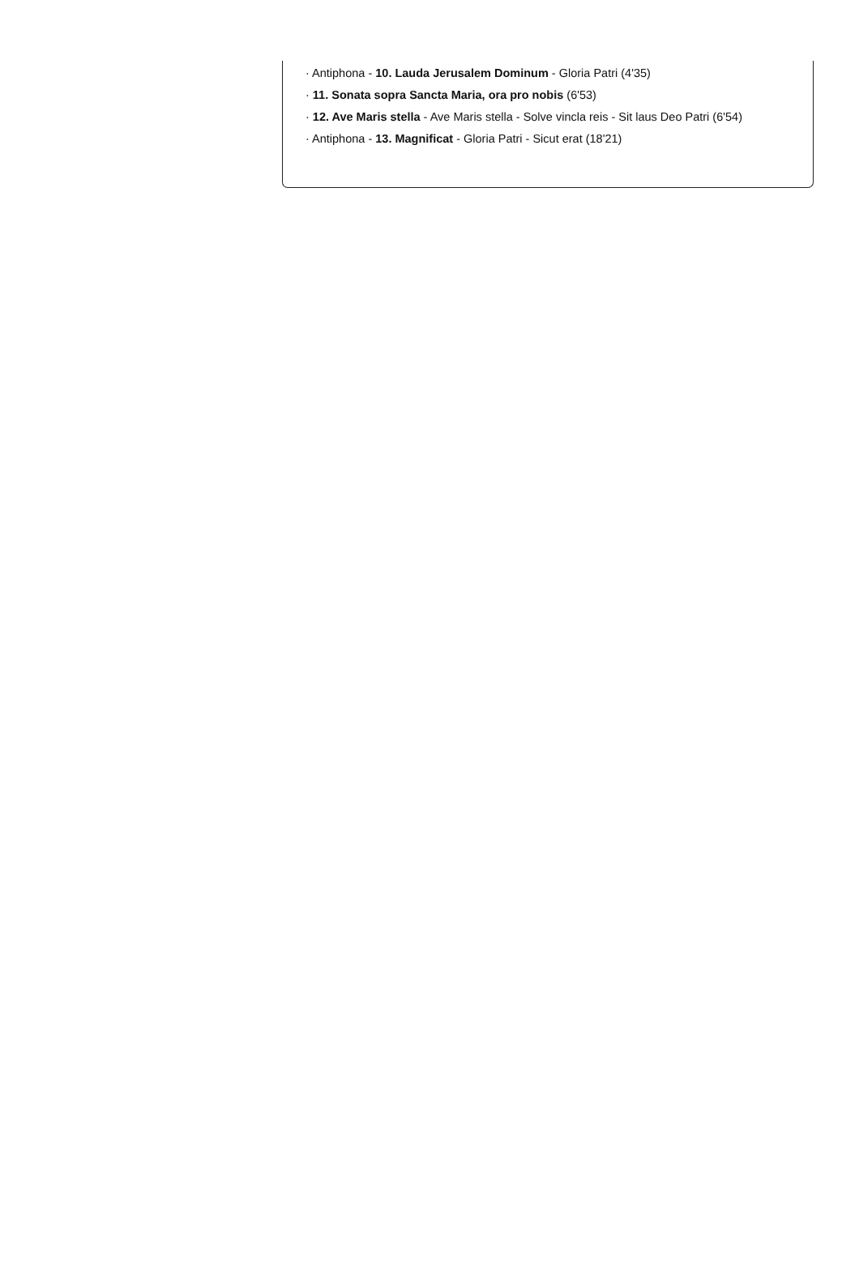· Antiphona - 10. Lauda Jerusalem Dominum - Gloria Patri (4'35)
· 11. Sonata sopra Sancta Maria, ora pro nobis (6'53)
· 12. Ave Maris stella - Ave Maris stella - Solve vincla reis - Sit laus Deo Patri (6'54)
· Antiphona - 13. Magnificat - Gloria Patri - Sicut erat (18'21)